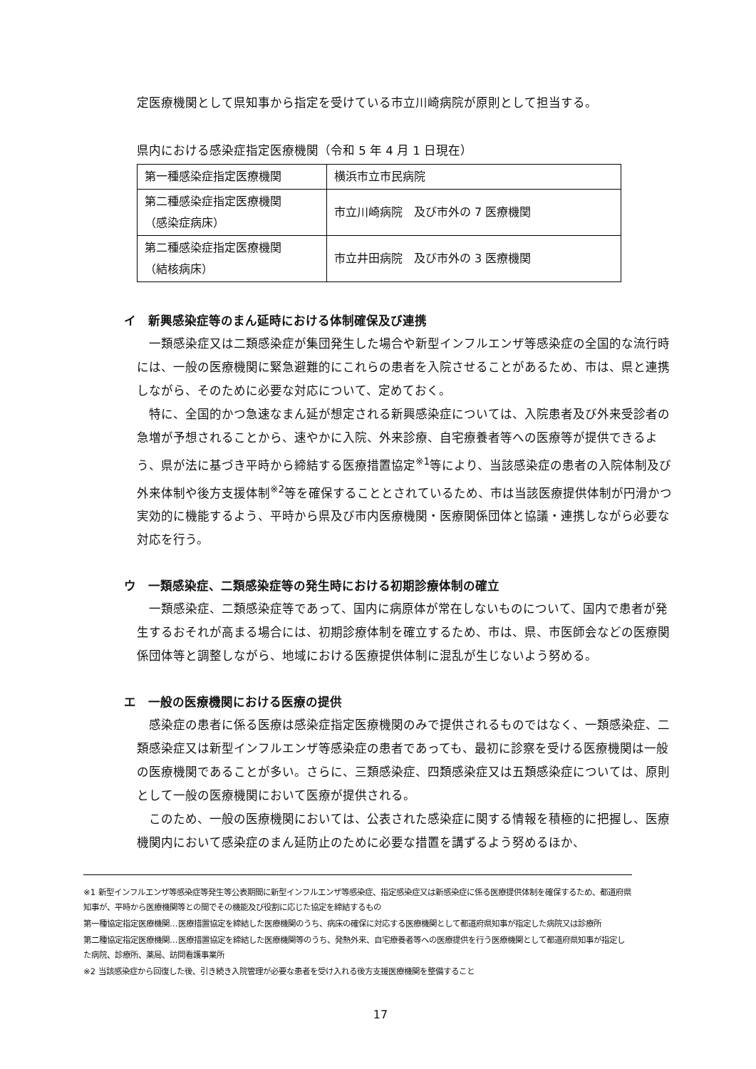定医療機関として県知事から指定を受けている市立川崎病院が原則として担当する。
県内における感染症指定医療機関（令和 5 年 4 月 1 日現在）
| 第一種感染症指定医療機関 | 横浜市立市民病院 |
| 第二種感染症指定医療機関 （感染症病床） | 市立川崎病院 及び市外の 7 医療機関 |
| 第二種感染症指定医療機関 （結核病床） | 市立井田病院 及び市外の 3 医療機関 |
イ　新興感染症等のまん延時における体制確保及び連携
一類感染症又は二類感染症が集団発生した場合や新型インフルエンザ等感染症の全国的な流行時には、一般の医療機関に緊急避難的にこれらの患者を入院させることがあるため、市は、県と連携しながら、そのために必要な対応について、定めておく。
特に、全国的かつ急速なまん延が想定される新興感染症については、入院患者及び外来受診者の急増が予想されることから、速やかに入院、外来診療、自宅療養者等への医療等が提供できるよう、県が法に基づき平時から締結する医療措置協定<sup>※1</sup>等により、当該感染症の患者の入院体制及び外来体制や後方支援体制<sup>※2</sup>等を確保することとされているため、市は当該医療提供体制が円滑かつ実効的に機能するよう、平時から県及び市内医療機関・医療関係団体と協議・連携しながら必要な対応を行う。
ウ　一類感染症、二類感染症等の発生時における初期診療体制の確立
一類感染症、二類感染症等であって、国内に病原体が常在しないものについて、国内で患者が発生するおそれが高まる場合には、初期診療体制を確立するため、市は、県、市医師会などの医療関係団体等と調整しながら、地域における医療提供体制に混乱が生じないよう努める。
エ　一般の医療機関における医療の提供
感染症の患者に係る医療は感染症指定医療機関のみで提供されるものではなく、一類感染症、二類感染症又は新型インフルエンザ等感染症の患者であっても、最初に診察を受ける医療機関は一般の医療機関であることが多い。さらに、三類感染症、四類感染症又は五類感染症については、原則として一般の医療機関において医療が提供される。
このため、一般の医療機関においては、公表された感染症に関する情報を積極的に把握し、医療機関内において感染症のまん延防止のために必要な措置を講ずるよう努めるほか、
※1 新型インフルエンザ等感染症等発生等公表期間に新型インフルエンザ等感染症、指定感染症又は新感染症に係る医療提供体制を確保するため、都道府県知事が、平時から医療機関等との間でその機能及び役割に応じた協定を締結するもの
第一種協定指定医療機関…医療措置協定を締結した医療機関のうち、病床の確保に対応する医療機関として都道府県知事が指定した病院又は診療所
第二種協定指定医療機関…医療措置協定を締結した医療機関等のうち、発熱外来、自宅療養者等への医療提供を行う医療機関として都道府県知事が指定した病院、診療所、薬局、訪問看護事業所
※2 当該感染症から回復した後、引き続き入院管理が必要な患者を受け入れる後方支援医療機関を整備すること
17